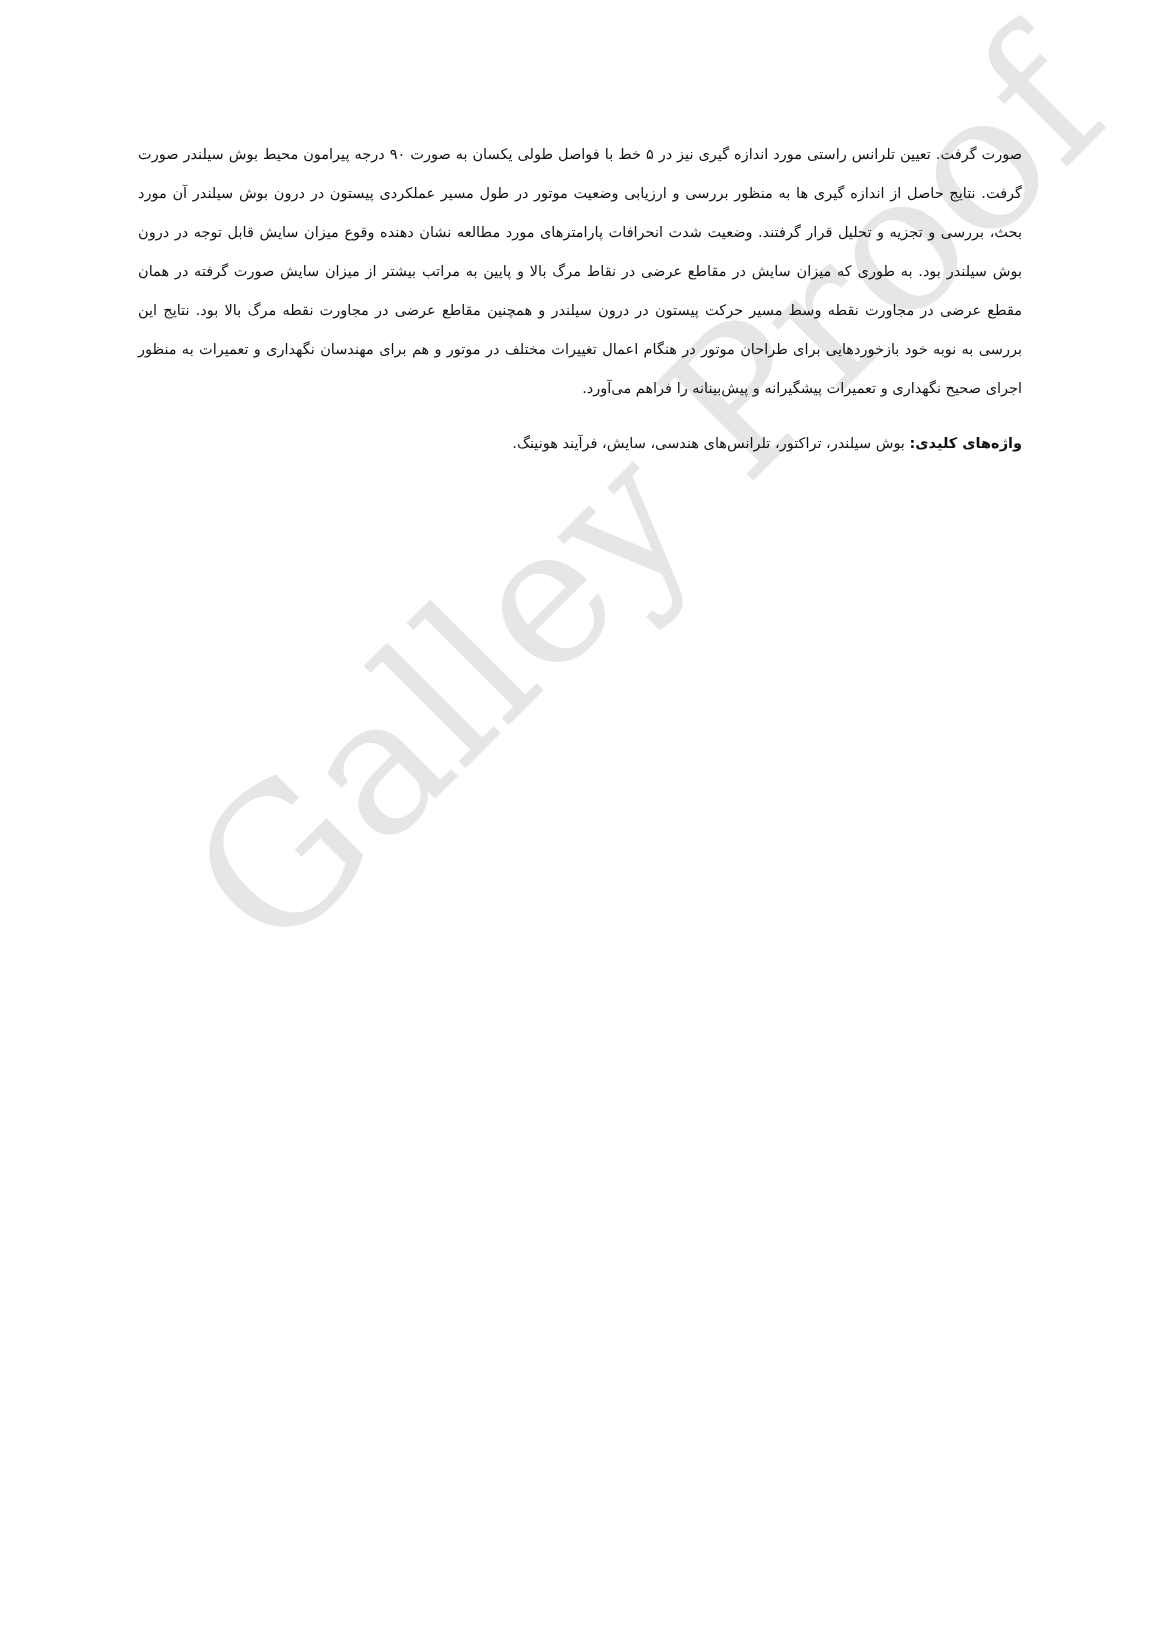Galley Proof
صورت گرفت. تعیین تلرانس راستی مورد اندازه گیری نیز در ۵ خط با فواصل طولی یکسان به صورت ۹۰ درجه پیرامون محیط بوش سیلندر صورت گرفت. نتایج حاصل از اندازه گیری ها به منظور بررسی و ارزیابی وضعیت موتور در طول مسیر عملکردی پیستون در درون بوش سیلندر آن مورد بحث، بررسی و تجزیه و تحلیل قرار گرفتند. وضعیت شدت انحرافات پارامترهای مورد مطالعه نشان دهنده وقوع میزان سایش قابل توجه در درون بوش سیلندر بود. به طوری که میزان سایش در مقاطع عرضی در نقاط مرگ بالا و پایین به مراتب بیشتر از میزان سایش صورت گرفته در همان مقطع عرضی در مجاورت نقطه وسط مسیر حرکت پیستون در درون سیلندر و همچنین مقاطع عرضی در مجاورت نقطه مرگ بالا بود. نتایج این بررسی به نوبه خود بازخوردهایی برای طراحان موتور در هنگام اعمال تغییرات مختلف در موتور و هم برای مهندسان نگهداری و تعمیرات به منظور اجرای صحیح نگهداری و تعمیرات پیشگیرانه و پیش‌بینانه را فراهم می‌آورد.
واژه‌های کلیدی: بوش سیلندر، تراکتور، تلرانس‌های هندسی، سایش، فرآیند هونینگ.